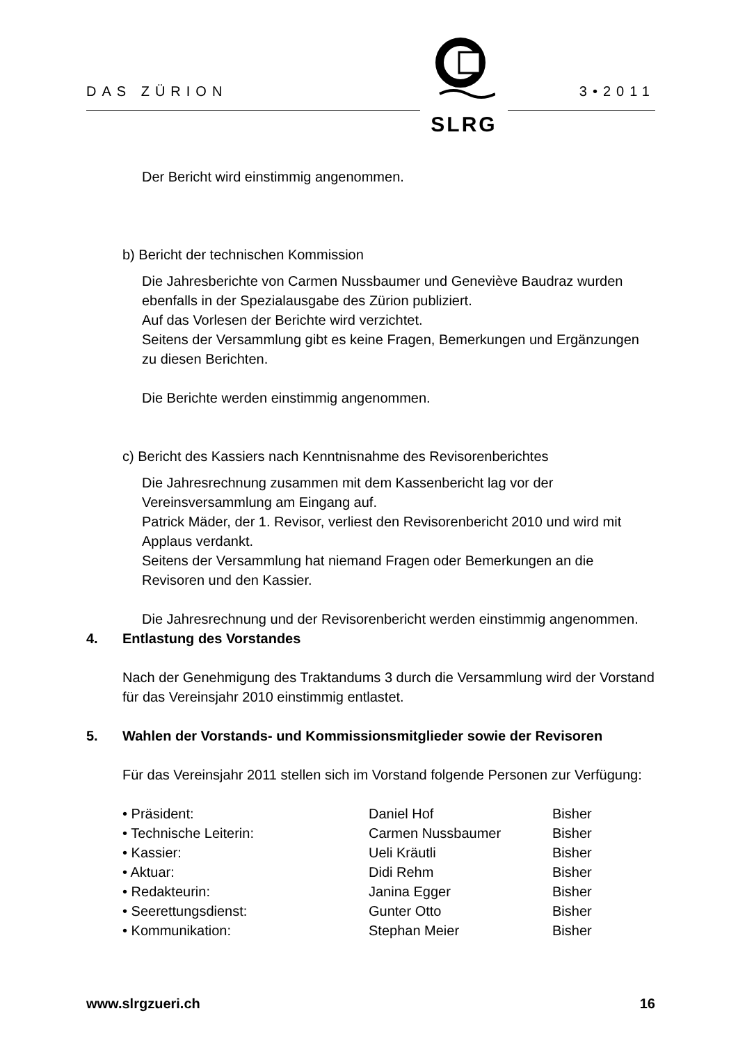DAS ZÜRION 3•2011
SLRG
Der Bericht wird einstimmig angenommen.
b) Bericht der technischen Kommission
Die Jahresberichte von Carmen Nussbaumer und Geneviève Baudraz wurden ebenfalls in der Spezialausgabe des Zürion publiziert.
Auf das Vorlesen der Berichte wird verzichtet.
Seitens der Versammlung gibt es keine Fragen, Bemerkungen und Ergänzungen zu diesen Berichten.
Die Berichte werden einstimmig angenommen.
c) Bericht des Kassiers nach Kenntnisnahme des Revisorenberichtes
Die Jahresrechnung zusammen mit dem Kassenbericht lag vor der Vereinsversammlung am Eingang auf.
Patrick Mäder, der 1. Revisor, verliest den Revisorenbericht 2010 und wird mit Applaus verdankt.
Seitens der Versammlung hat niemand Fragen oder Bemerkungen an die Revisoren und den Kassier.
Die Jahresrechnung und der Revisorenbericht werden einstimmig angenommen.
4. Entlastung des Vorstandes
Nach der Genehmigung des Traktandums 3 durch die Versammlung wird der Vorstand für das Vereinsjahr 2010 einstimmig entlastet.
5. Wahlen der Vorstands- und Kommissionsmitglieder sowie der Revisoren
Für das Vereinsjahr 2011 stellen sich im Vorstand folgende Personen zur Verfügung:
| • Präsident: | Daniel Hof | Bisher |
| • Technische Leiterin: | Carmen Nussbaumer | Bisher |
| • Kassier: | Ueli Kräutli | Bisher |
| • Aktuar: | Didi Rehm | Bisher |
| • Redakteurin: | Janina Egger | Bisher |
| • Seerettungsdienst: | Gunter Otto | Bisher |
| • Kommunikation: | Stephan Meier | Bisher |
www.slrgzueri.ch 16